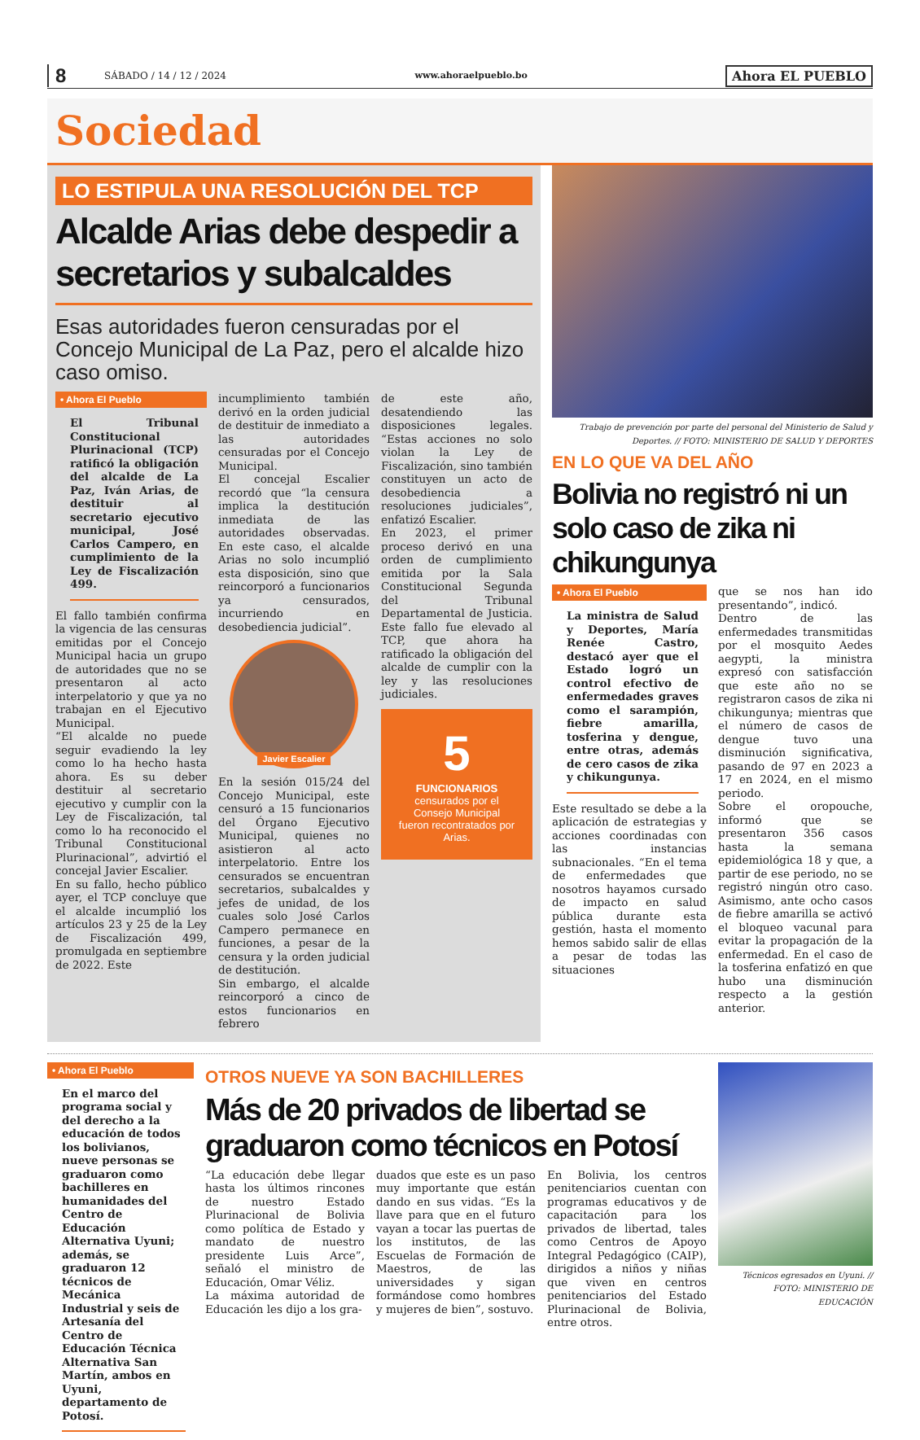8 SÁBADO / 14 / 12 / 2024 www.ahoraelpueblo.bo Ahora EL PUEBLO
Sociedad
LO ESTIPULA UNA RESOLUCIÓN DEL TCP
Alcalde Arias debe despedir a secretarios y subalcaldes
Esas autoridades fueron censuradas por el Concejo Municipal de La Paz, pero el alcalde hizo caso omiso.
• Ahora El Pueblo
El Tribunal Constitucional Plurinacional (TCP) ratificó la obligación del alcalde de La Paz, Iván Arias, de destituir al secretario ejecutivo municipal, José Carlos Campero, en cumplimiento de la Ley de Fiscalización 499.
El fallo también confirma la vigencia de las censuras emitidas por el Concejo Municipal hacia un grupo de autoridades que no se presentaron al acto interpelatorio y que ya no trabajan en el Ejecutivo Municipal.
“El alcalde no puede seguir evadiendo la ley como lo ha hecho hasta ahora. Es su deber destituir al secretario ejecutivo y cumplir con la Ley de Fiscalización, tal como lo ha reconocido el Tribunal Constitucional Plurinacional”, advirtió el concejal Javier Escalier.
En su fallo, hecho público ayer, el TCP concluye que el alcalde incumplió los artículos 23 y 25 de la Ley de Fiscalización 499, promulgada en septiembre de 2022. Este
incumplimiento también derivó en la orden judicial de destituir de inmediato a las autoridades censuradas por el Concejo Municipal.
El concejal Escalier recordó que “la censura implica la destitución inmediata de las autoridades observadas. En este caso, el alcalde Arias no solo incumplió esta disposición, sino que reincorporó a funcionarios ya censurados, incurriendo en desobediencia judicial”.
Javier Escalier
En la sesión 015/24 del Concejo Municipal, este censuró a 15 funcionarios del Órgano Ejecutivo Municipal, quienes no asistieron al acto interpelatorio. Entre los censurados se encuentran secretarios, subalcaldes y jefes de unidad, de los cuales solo José Carlos Campero permanece en funciones, a pesar de la censura y la orden judicial de destitución.
Sin embargo, el alcalde reincorporó a cinco de estos funcionarios en febrero
de este año, desatendiendo las disposiciones legales. “Estas acciones no solo violan la Ley de Fiscalización, sino también constituyen un acto de desobediencia a resoluciones judiciales”, enfatizó Escalier.
En 2023, el primer proceso derivó en una orden de cumplimiento emitida por la Sala Constitucional Segunda del Tribunal Departamental de Justicia. Este fallo fue elevado al TCP, que ahora ha ratificado la obligación del alcalde de cumplir con la ley y las resoluciones judiciales.
5
FUNCIONARIOS censurados por el Consejo Municipal fueron recontratados por Arias.
Trabajo de prevención por parte del personal del Ministerio de Salud y Deportes. // FOTO: MINISTERIO DE SALUD Y DEPORTES
EN LO QUE VA DEL AÑO
Bolivia no registró ni un solo caso de zika ni chikungunya
• Ahora El Pueblo
La ministra de Salud y Deportes, María Renée Castro, destacó ayer que el Estado logró un control efectivo de enfermedades graves como el sarampión, fiebre amarilla, tosferina y dengue, entre otras, además de cero casos de zika y chikungunya.
Este resultado se debe a la aplicación de estrategias y acciones coordinadas con las instancias subnacionales. “En el tema de enfermedades que nosotros hayamos cursado de impacto en salud pública durante esta gestión, hasta el momento hemos sabido salir de ellas a pesar de todas las situaciones
que se nos han ido presentando”, indicó.
Dentro de las enfermedades transmitidas por el mosquito Aedes aegypti, la ministra expresó con satisfacción que este año no se registraron casos de zika ni chikungunya; mientras que el número de casos de dengue tuvo una disminución significativa, pasando de 97 en 2023 a 17 en 2024, en el mismo periodo.
Sobre el oropouche, informó que se presentaron 356 casos hasta la semana epidemiológica 18 y que, a partir de ese periodo, no se registró ningún otro caso. Asimismo, ante ocho casos de fiebre amarilla se activó el bloqueo vacunal para evitar la propagación de la enfermedad. En el caso de la tosferina enfatizó en que hubo una disminución respecto a la gestión anterior.
• Ahora El Pueblo
En el marco del programa social y del derecho a la educación de todos los bolivianos, nueve personas se graduaron como bachilleres en humanidades del Centro de Educación Alternativa Uyuni; además, se graduaron 12 técnicos de Mecánica Industrial y seis de Artesanía del Centro de Educación Técnica Alternativa San Martín, ambos en Uyuni, departamento de Potosí.
OTROS NUEVE YA SON BACHILLERES
Más de 20 privados de libertad se graduaron como técnicos en Potosí
“La educación debe llegar hasta los últimos rincones de nuestro Estado Plurinacional de Bolivia como política de Estado y mandato de nuestro presidente Luis Arce”, señaló el ministro de Educación, Omar Véliz.
La máxima autoridad de Educación les dijo a los gra-
duados que este es un paso muy importante que están dando en sus vidas. “Es la llave para que en el futuro vayan a tocar las puertas de los institutos, de las Escuelas de Formación de Maestros, de las universidades y sigan formándose como hombres y mujeres de bien”, sostuvo.
En Bolivia, los centros penitenciarios cuentan con programas educativos y de capacitación para los privados de libertad, tales como Centros de Apoyo Integral Pedagógico (CAIP), dirigidos a niños y niñas que viven en centros penitenciarios del Estado Plurinacional de Bolivia, entre otros.
Técnicos egresados en Uyuni. // FOTO: MINISTERIO DE EDUCACIÓN